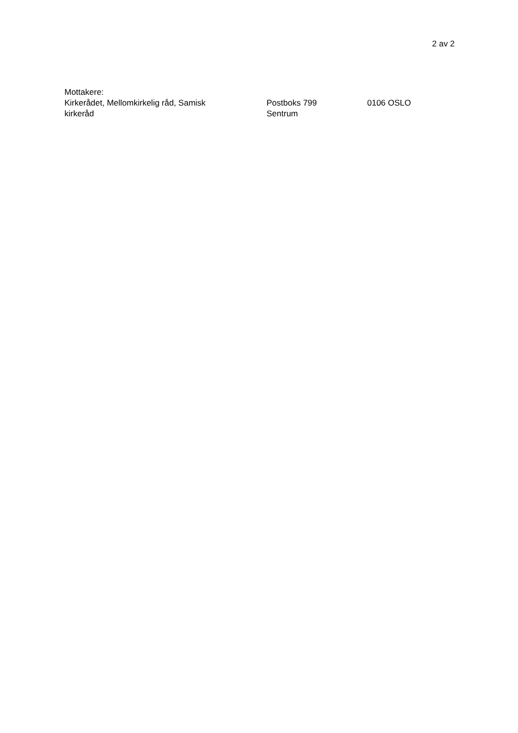2 av 2
Mottakere:
| Kirkerådet, Mellomkirkelig råd, Samisk kirkeråd | Postboks 799 Sentrum | 0106 OSLO |